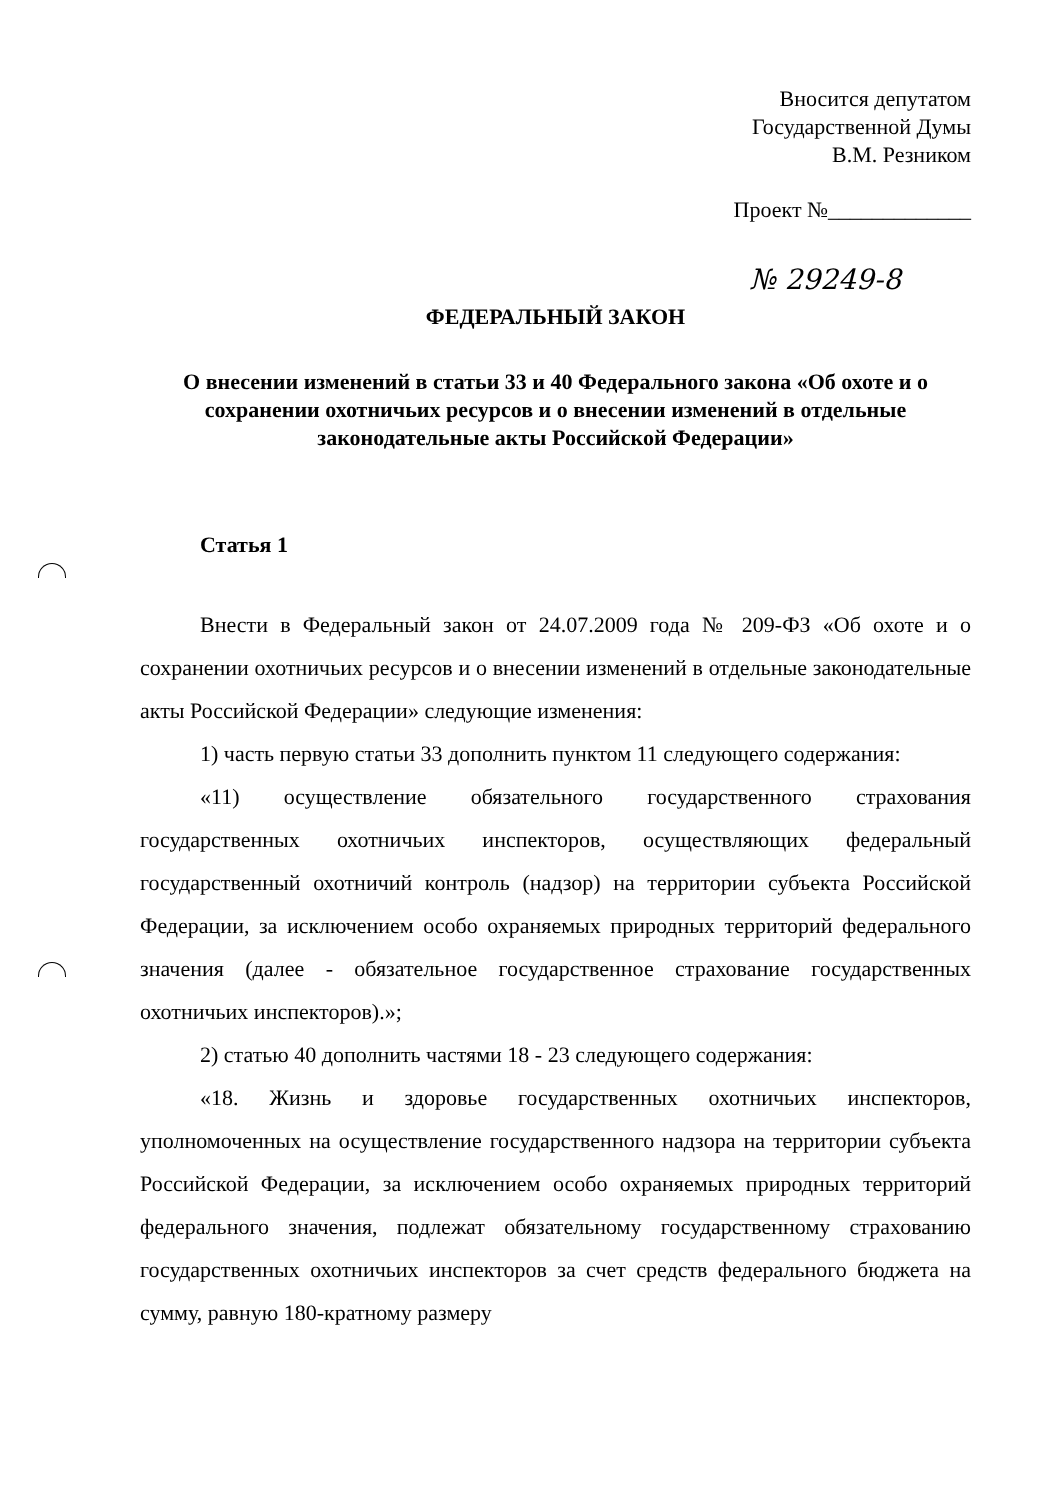Вносится депутатом
Государственной Думы
В.М. Резником
Проект №_____________
№ 29249-8
ФЕДЕРАЛЬНЫЙ ЗАКОН
О внесении изменений в статьи 33 и 40 Федерального закона «Об охоте и о сохранении охотничьих ресурсов и о внесении изменений в отдельные законодательные акты Российской Федерации»
Статья 1
Внести в Федеральный закон от 24.07.2009 года № 209-ФЗ «Об охоте и о сохранении охотничьих ресурсов и о внесении изменений в отдельные законодательные акты Российской Федерации» следующие изменения:
1) часть первую статьи 33 дополнить пунктом 11 следующего содержания:
«11) осуществление обязательного государственного страхования государственных охотничьих инспекторов, осуществляющих федеральный государственный охотничий контроль (надзор) на территории субъекта Российской Федерации, за исключением особо охраняемых природных территорий федерального значения (далее - обязательное государственное страхование государственных охотничьих инспекторов).»;
2) статью 40 дополнить частями 18 - 23 следующего содержания:
«18. Жизнь и здоровье государственных охотничьих инспекторов, уполномоченных на осуществление государственного надзора на территории субъекта Российской Федерации, за исключением особо охраняемых природных территорий федерального значения, подлежат обязательному государственному страхованию государственных охотничьих инспекторов за счет средств федерального бюджета на сумму, равную 180-кратному размеру